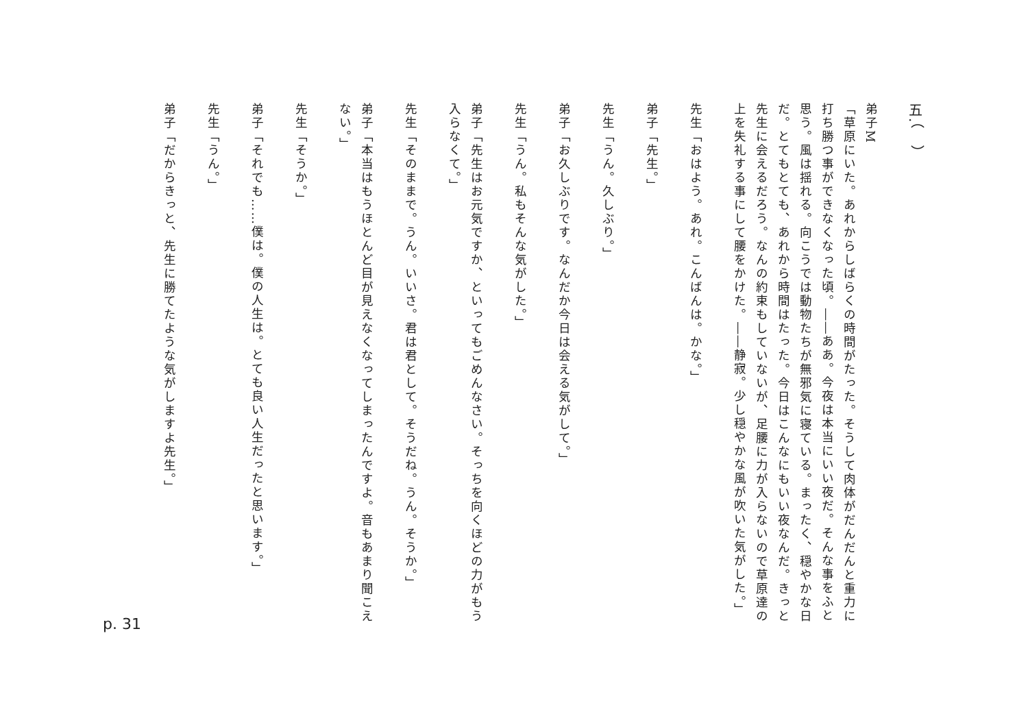五.（　）
弟子M
「草原にいた。あれからしばらくの時間がたった。そうして肉体がだんだんと重力に打ち勝つ事ができなくなった頃。――ああ。今夜は本当にいい夜だ。そんな事をふと思う。風は揺れる。向こうでは動物たちが無邪気に寝ている。まったく、穏やかな日だ。とてもとても、あれから時間はたった。今日はこんなにもいい夜なんだ。きっと先生に会えるだろう。なんの約束もしていないが、足腰に力が入らないので草原達の上を失礼する事にして腰をかけた。――静寂。少し穏やかな風が吹いた気がした。」
先生「おはよう。あれ。こんばんは。かな。」
弟子「先生。」
先生「うん。久しぶり。」
弟子「お久しぶりです。なんだか今日は会える気がして。」
先生「うん。私もそんな気がした。」
弟子「先生はお元気ですか、といってもごめんなさい。そっちを向くほどの力がもう入らなくて。」
先生「そのままで。うん。いいさ。君は君として。そうだね。うん。そうか。」
弟子「本当はもうほとんど目が見えなくなってしまったんですよ。音もあまり聞こえない。」
先生「そうか。」
弟子「それでも……僕は。僕の人生は。とても良い人生だったと思います。」
先生「うん。」
弟子「だからきっと、先生に勝てたような気がしますよ先生。」
p. 31